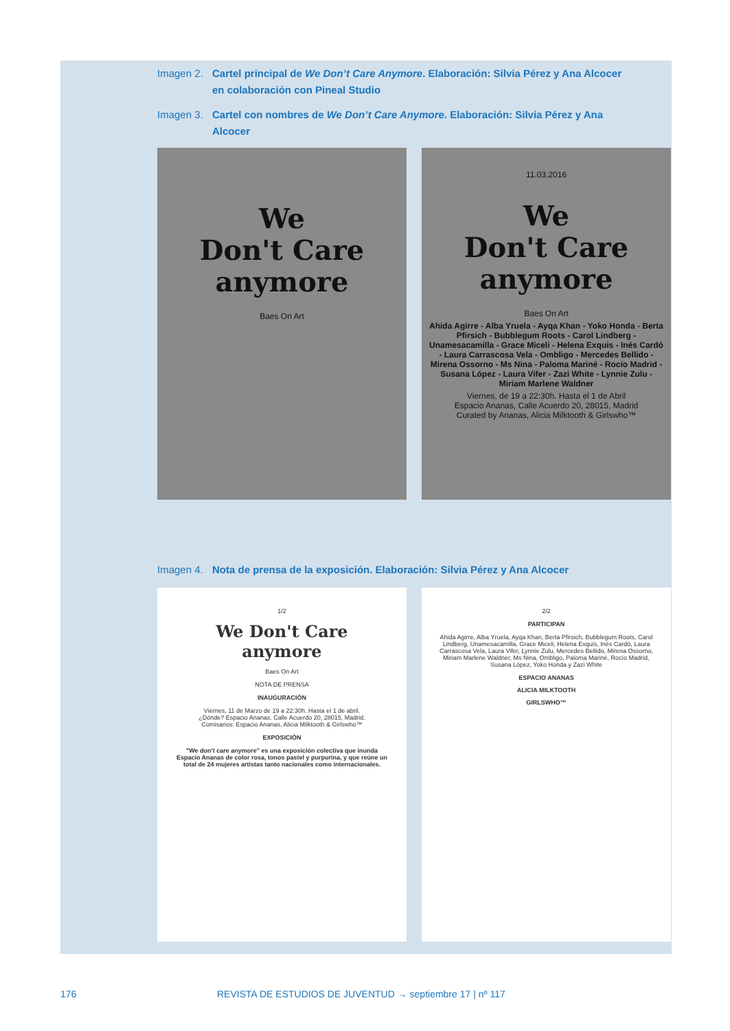Imagen 2. Cartel principal de We Don’t Care Anymore. Elaboración: Silvia Pérez y Ana Alcocer en colaboración con Pineal Studio
Imagen 3. Cartel con nombres de We Don’t Care Anymore. Elaboración: Silvia Pérez y Ana Alcocer
We
Don't Care
anymore
Baes On Art
11.03.2016
We
Don't Care
anymore
Baes On Art
Ahida Agirre - Alba Yruela - Ayqa Khan - Yoko Honda - Berta Pfirsich - Bubblegum Roots - Carol Lindberg - Unamesacamilla - Grace Miceli - Helena Exquis - Inés Cardó - Laura Carrascosa Vela - Ombligo - Mercedes Bellido - Mirena Ossorno - Ms Nina - Paloma Mariné - Rocío Madrid - Susana López - Laura Vifer - Zazi White - Lynnie Zulu - Miriam Marlene Waldner
Viernes, de 19 a 22:30h. Hasta el 1 de Abril
Espacio Ananas, Calle Acuerdo 20, 28015, Madrid
Curated by Ananas, Alicia Milktooth & Girlswho™
Imagen 4. Nota de prensa de la exposición. Elaboración: Silvia Pérez y Ana Alcocer
1/2
We Don't Care anymore
Baes On Art
NOTA DE PRENSA
INAUGURACIÓN
Viernes, 11 de Marzo de 19 a 22:30h. Hasta el 1 de abril.
¿Dónde? Espacio Ananas. Calle Acuerdo 20, 28015, Madrid.
Comisarios: Espacio Ananas, Alicia Milktooth & Girlswho™
EXPOSICIÓN
"We don't care anymore" es una exposición colectiva que inunda Espacio Ananas de color rosa, tonos pastel y purpurina, y que reúne un total de 24 mujeres artistas tanto nacionales como internacionales.
2/2
PARTICIPAN
Ahida Agirre, Alba Yruela, Ayqa Khan, Berta Pfirsich, Bubblegum Roots, Carol Lindberg, Unamesacamilla, Grace Miceli, Helena Exquis, Inés Cardó, Laura Carrascosa Vela, Laura Vifer, Lynnie Zulu, Mercedes Bellido, Mirena Ossorno, Miriam Marlene Waldner, Ms Nina, Ombligo, Paloma Mariné, Rocío Madrid, Susana López, Yoko Honda y Zazi White
ESPACIO ANANAS
ALICIA MILKTOOTH
GIRLSWHO™
176 REVISTA DE ESTUDIOS DE JUVENTUD → septiembre 17 | nº 117